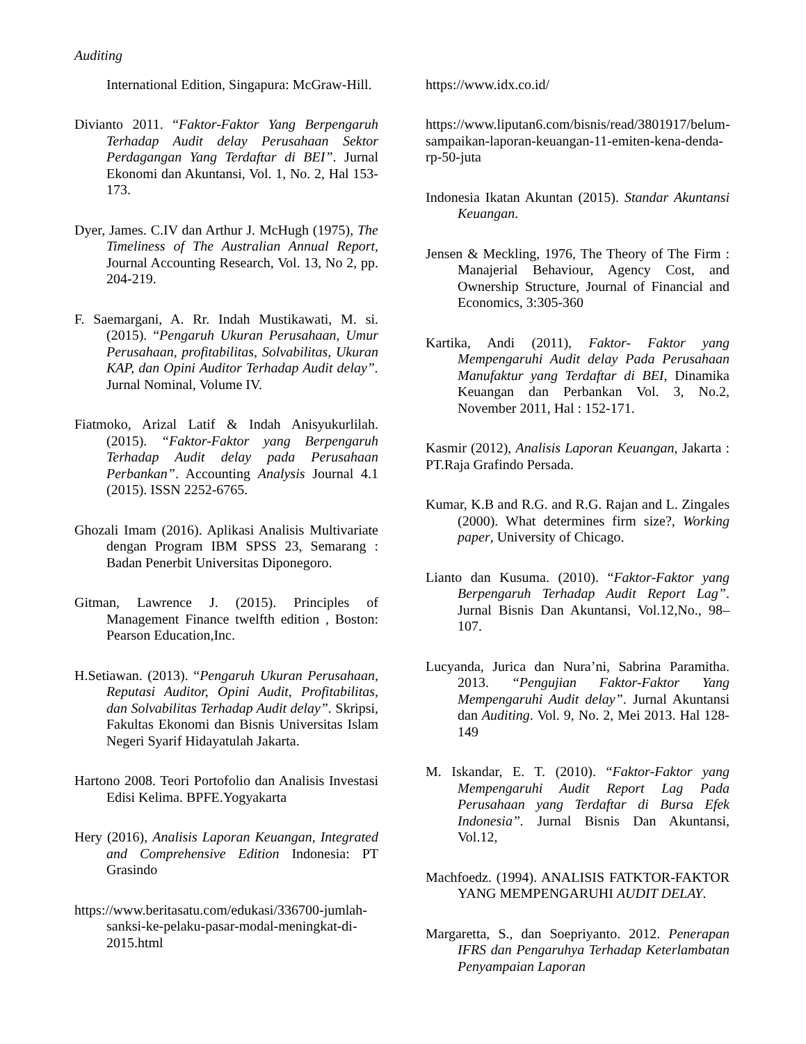Auditing
International Edition, Singapura: McGraw-Hill.
Divianto 2011. “Faktor-Faktor Yang Berpengaruh Terhadap Audit delay Perusahaan Sektor Perdagangan Yang Terdaftar di BEI”. Jurnal Ekonomi dan Akuntansi, Vol. 1, No. 2, Hal 153-173.
Dyer, James. C.IV dan Arthur J. McHugh (1975), The Timeliness of The Australian Annual Report, Journal Accounting Research, Vol. 13, No 2, pp. 204-219.
F. Saemargani, A. Rr. Indah Mustikawati, M. si. (2015). “Pengaruh Ukuran Perusahaan, Umur Perusahaan, profitabilitas, Solvabilitas, Ukuran KAP, dan Opini Auditor Terhadap Audit delay”. Jurnal Nominal, Volume IV.
Fiatmoko, Arizal Latif & Indah Anisyukurlilah. (2015). “Faktor-Faktor yang Berpengaruh Terhadap Audit delay pada Perusahaan Perbankan”. Accounting Analysis Journal 4.1 (2015). ISSN 2252-6765.
Ghozali Imam (2016). Aplikasi Analisis Multivariate dengan Program IBM SPSS 23, Semarang : Badan Penerbit Universitas Diponegoro.
Gitman, Lawrence J. (2015). Principles of Management Finance twelfth edition , Boston: Pearson Education,Inc.
H.Setiawan. (2013). “Pengaruh Ukuran Perusahaan, Reputasi Auditor, Opini Audit, Profitabilitas, dan Solvabilitas Terhadap Audit delay”. Skripsi, Fakultas Ekonomi dan Bisnis Universitas Islam Negeri Syarif Hidayatulah Jakarta.
Hartono 2008. Teori Portofolio dan Analisis Investasi Edisi Kelima. BPFE.Yogyakarta
Hery (2016), Analisis Laporan Keuangan, Integrated and Comprehensive Edition Indonesia: PT Grasindo
https://www.beritasatu.com/edukasi/336700-jumlah-sanksi-ke-pelaku-pasar-modal-meningkat-di-2015.html
https://www.idx.co.id/
https://www.liputan6.com/bisnis/read/3801917/belum-sampaikan-laporan-keuangan-11-emiten-kena-denda-rp-50-juta
Indonesia Ikatan Akuntan (2015). Standar Akuntansi Keuangan.
Jensen & Meckling, 1976, The Theory of The Firm : Manajerial Behaviour, Agency Cost, and Ownership Structure, Journal of Financial and Economics, 3:305-360
Kartika, Andi (2011), Faktor- Faktor yang Mempengaruhi Audit delay Pada Perusahaan Manufaktur yang Terdaftar di BEI, Dinamika Keuangan dan Perbankan Vol. 3, No.2, November 2011, Hal : 152-171.
Kasmir (2012), Analisis Laporan Keuangan, Jakarta : PT.Raja Grafindo Persada.
Kumar, K.B and R.G. and R.G. Rajan and L. Zingales (2000). What determines firm size?, Working paper, University of Chicago.
Lianto dan Kusuma. (2010). “Faktor-Faktor yang Berpengaruh Terhadap Audit Report Lag”. Jurnal Bisnis Dan Akuntansi, Vol.12,No., 98–107.
Lucyanda, Jurica dan Nura’ni, Sabrina Paramitha. 2013. “Pengujian Faktor-Faktor Yang Mempengaruhi Audit delay”. Jurnal Akuntansi dan Auditing. Vol. 9, No. 2, Mei 2013. Hal 128-149
M. Iskandar, E. T. (2010). “Faktor-Faktor yang Mempengaruhi Audit Report Lag Pada Perusahaan yang Terdaftar di Bursa Efek Indonesia”. Jurnal Bisnis Dan Akuntansi, Vol.12,
Machfoedz. (1994). ANALISIS FATKTOR-FAKTOR YANG MEMPENGARUHI AUDIT DELAY.
Margaretta, S., dan Soepriyanto. 2012. Penerapan IFRS dan Pengaruhya Terhadap Keterlambatan Penyampaian Laporan